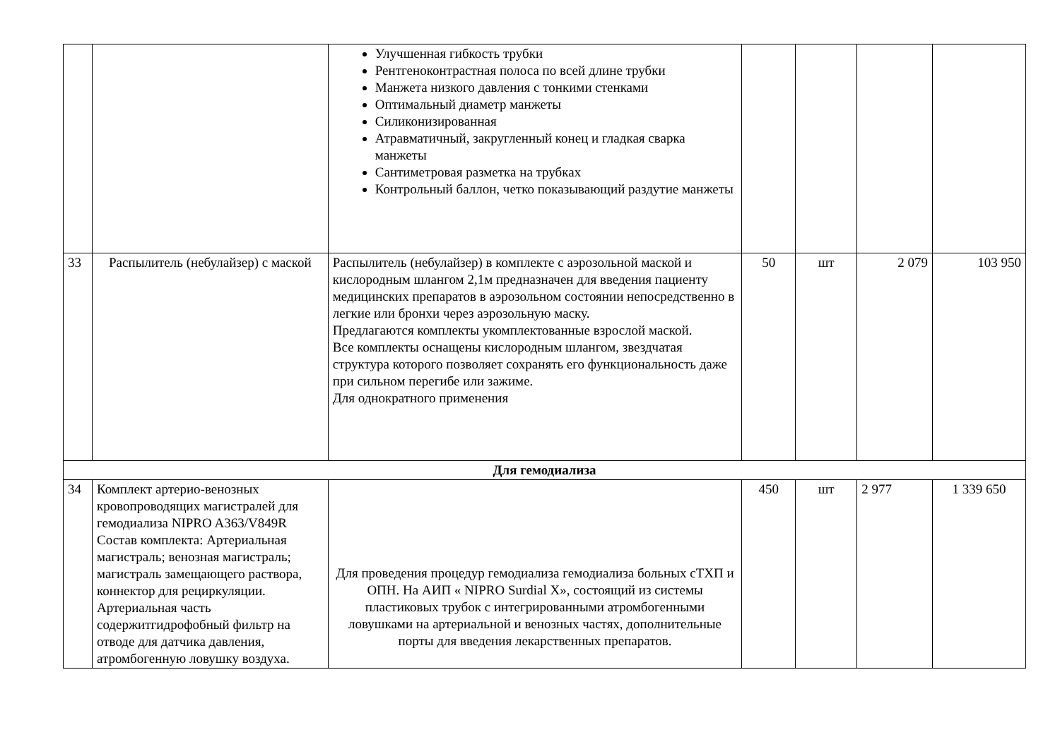| | | Улучшенная гибкость трубки Рентгеноконтрастная полоса по всей длине трубки Манжета низкого давления с тонкими стенками Оптимальный диаметр манжеты Силиконизированная Атравматичный, закругленный конец и гладкая сварка манжеты Сантиметровая разметка на трубках Контрольный баллон, четко показывающий раздутие манжеты | | | | |
| 33 | Распылитель (небулайзер) с маской | Распылитель (небулайзер) в комплекте с аэрозольной маской и кислородным шлангом 2,1м предназначен для введения пациенту медицинских препаратов в аэрозольном состоянии непосредственно в легкие или бронхи через аэрозольную маску. Предлагаются комплекты укомплектованные взрослой маской. Все комплекты оснащены кислородным шлангом, звездчатая структура которого позволяет сохранять его функциональность даже при сильном перегибе или зажиме. Для однократного применения | 50 | шт | 2 079 | 103 950 |
| Для гемодиализа | | | | | | |
| 34 | Комплект артерио-венозных кровопроводящих магистралей для гемодиализа NIPRO A363/V849R Состав комплекта: Артериальная магистраль; венозная магистраль; магистраль замещающего раствора, коннектор для рециркуляции. Артериальная часть содержитгидрофобный фильтр на отводе для датчика давления, атромбогенную ловушку воздуха. | Для проведения процедур гемодиализа гемодиализа больных сТХП и ОПН. На АИП « NIPRO Surdial X», состоящий из системы пластиковых трубок с интегрированными атромбогенными ловушками на артериальной и венозных частях, дополнительные порты для введения лекарственных препаратов. | 450 | шт | 2 977 | 1 339 650 |